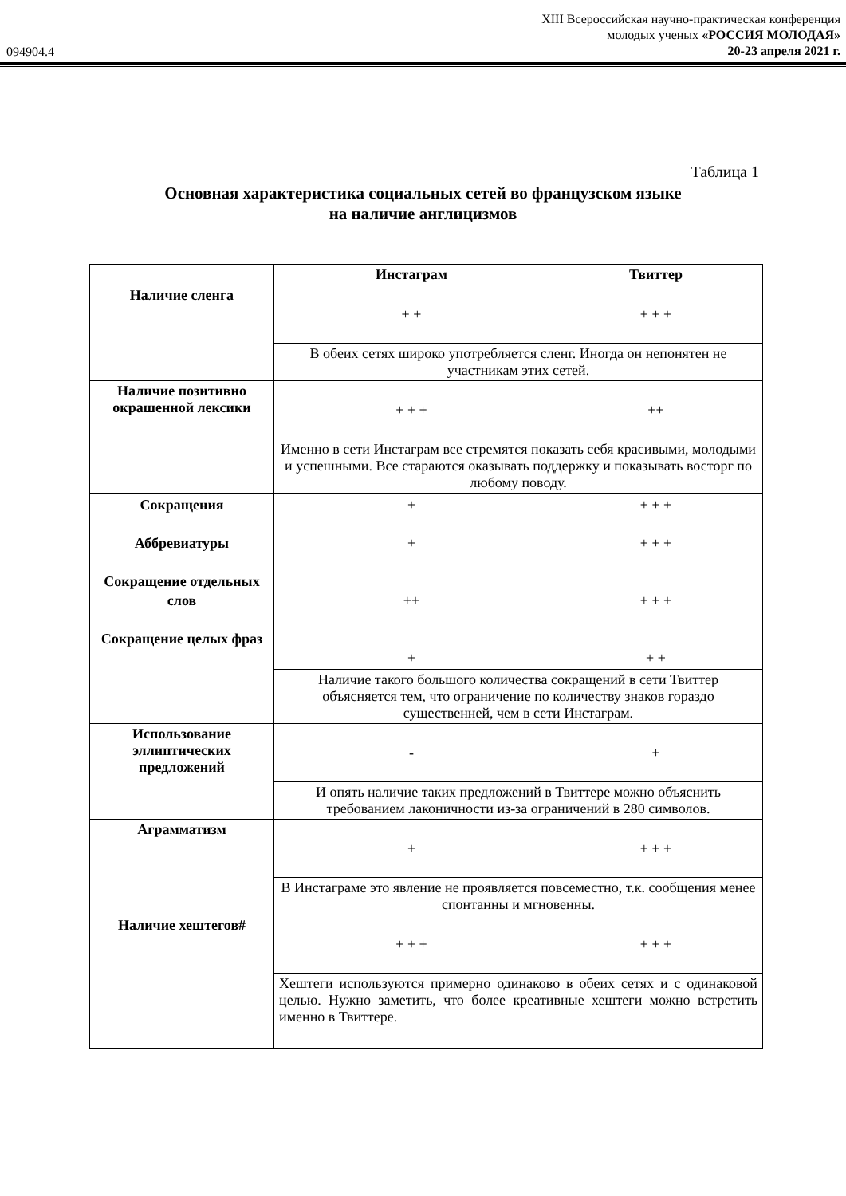094904.4
XIII Всероссийская научно-практическая конференция
молодых ученых «РОССИЯ МОЛОДАЯ»
20-23 апреля 2021 г.
Таблица 1
Основная характеристика социальных сетей во французском языке
на наличие англицизмов
| | Инстаграм | Твиттер |
| --- | --- | --- |
| Наличие сленга | + + | + + + |
| | В обеих сетях широко употребляется сленг. Иногда он непонятен не участникам этих сетей. | |
| Наличие позитивно окрашенной лексики | + + + | ++ |
| | Именно в сети Инстаграм все стремятся показать себя красивыми, молодыми и успешными. Все стараются оказывать поддержку и показывать восторг по любому поводу. | |
| Сокращения Аббревиатуры Сокращение отдельных слов Сокращение целых фраз | + + ++ + | + + + + + + + + + + + |
| | Наличие такого большого количества сокращений в сети Твиттер объясняется тем, что ограничение по количеству знаков гораздо существенней, чем в сети Инстаграм. | |
| Использование эллиптических предложений | - | + |
| | И опять наличие таких предложений в Твиттере можно объяснить требованием лаконичности из-за ограничений в 280 символов. | |
| Аграмматизм | + | + + + |
| | В Инстаграме это явление не проявляется повсеместно, т.к. сообщения менее спонтанны и мгновенны. | |
| Наличие хештегов# | + + + | + + + |
| | Хештеги используются примерно одинаково в обеих сетях и с одинаковой целью. Нужно заметить, что более креативные хештеги можно встретить именно в Твиттере. | |